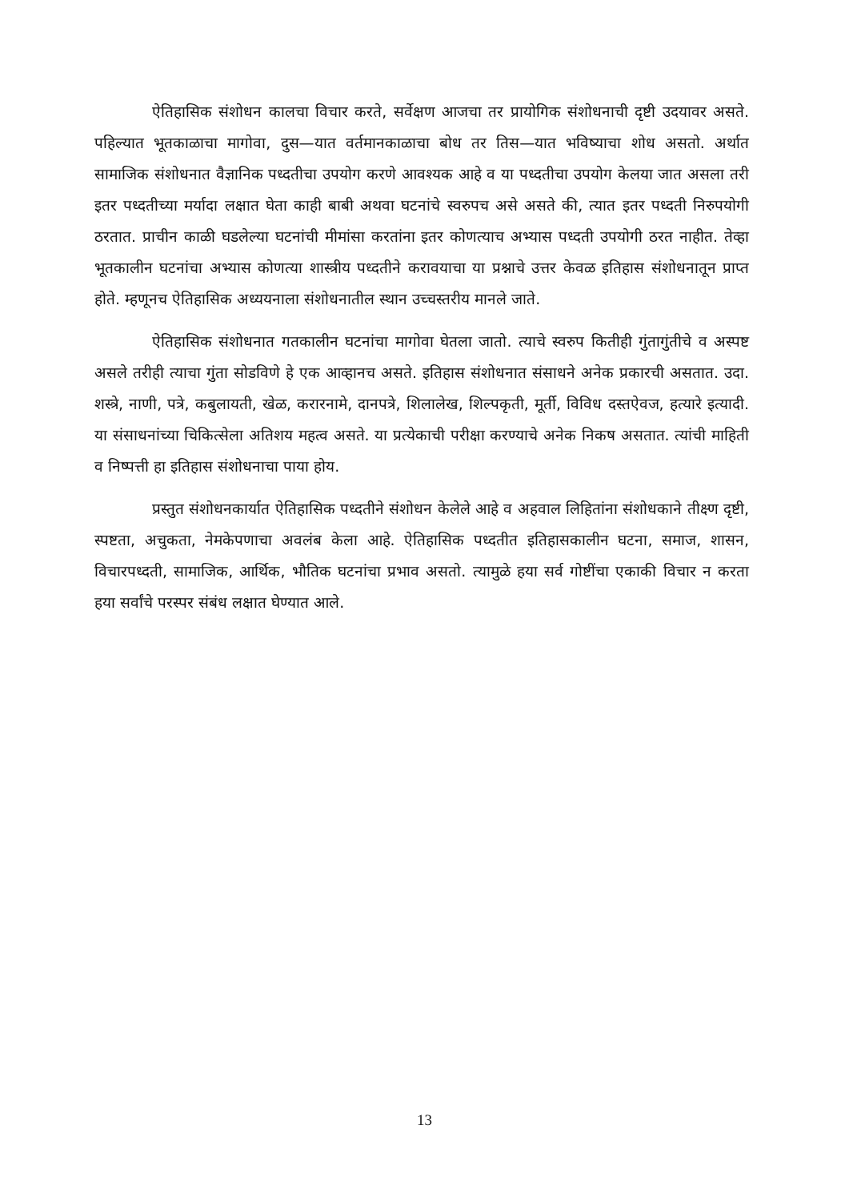ऐतिहासिक संशोधन कालचा विचार करते, सर्वेक्षण आजचा तर प्रायोगिक संशोधनाची दृष्टी उदयावर असते. पहिल्यात भूतकाळाचा मागोवा, दुस—यात वर्तमानकाळाचा बोध तर तिस—यात भविष्याचा शोध असतो. अर्थात सामाजिक संशोधनात वैज्ञानिक पध्दतीचा उपयोग करणे आवश्यक आहे व या पध्दतीचा उपयोग केलया जात असला तरी इतर पध्दतीच्या मर्यादा लक्षात घेता काही बाबी अथवा घटनांचे स्वरुपच असे असते की, त्यात इतर पध्दती निरुपयोगी ठरतात. प्राचीन काळी घडलेल्या घटनांची मीमांसा करतांना इतर कोणत्याच अभ्यास पध्दती उपयोगी ठरत नाहीत. तेव्हा भूतकालीन घटनांचा अभ्यास कोणत्या शास्त्रीय पध्दतीने करावयाचा या प्रश्नाचे उत्तर केवळ इतिहास संशोधनातून प्राप्त होते. म्हणूनच ऐतिहासिक अध्ययनाला संशोधनातील स्थान उच्चस्तरीय मानले जाते.
ऐतिहासिक संशोधनात गतकालीन घटनांचा मागोवा घेतला जातो. त्याचे स्वरुप कितीही गुंतागुंतीचे व अस्पष्ट असले तरीही त्याचा गुंता सोडविणे हे एक आव्हानच असते. इतिहास संशोधनात संसाधने अनेक प्रकारची असतात. उदा. शस्त्रे, नाणी, पत्रे, कबुलायती, खेळ, करारनामे, दानपत्रे, शिलालेख, शिल्पकृती, मूर्ती, विविध दस्तऐवज, हत्यारे इत्यादी. या संसाधनांच्या चिकित्सेला अतिशय महत्व असते. या प्रत्येकाची परीक्षा करण्याचे अनेक निकष असतात. त्यांची माहिती व निष्पत्ती हा इतिहास संशोधनाचा पाया होय.
प्रस्तुत संशोधनकार्यात ऐतिहासिक पध्दतीने संशोधन केलेले आहे व अहवाल लिहितांना संशोधकाने तीक्ष्ण दृष्टी, स्पष्टता, अचुकता, नेमकेपणाचा अवलंब केला आहे. ऐतिहासिक पध्दतीत इतिहासकालीन घटना, समाज, शासन, विचारपध्दती, सामाजिक, आर्थिक, भौतिक घटनांचा प्रभाव असतो. त्यामुळे हया सर्व गोष्टींचा एकाकी विचार न करता हया सर्वांचे परस्पर संबंध लक्षात घेण्यात आले.
13